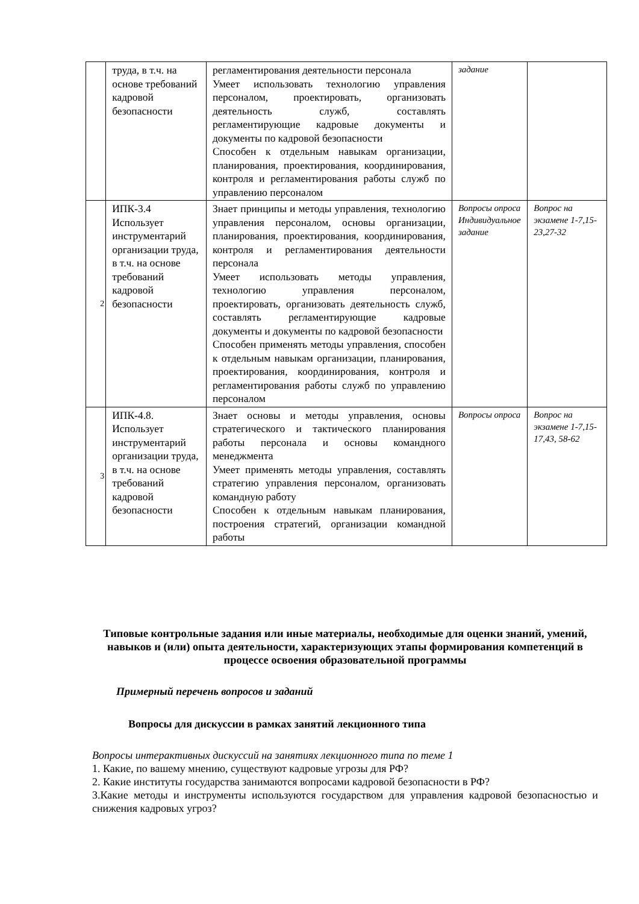| | труда, в т.ч. на основе требований кадровой безопасности | регламентирования деятельности персонала Умеет использовать технологию управления персоналом, проектировать, организовать деятельность служб, составлять регламентирующие кадровые документы и документы по кадровой безопасности Способен к отдельным навыкам организации, планирования, проектирования, координирования, контроля и регламентирования работы служб по управлению персоналом | задание | |
| 2 | ИПК-3.4 Использует инструментарий организации труда, в т.ч. на основе требований кадровой безопасности | Знает принципы и методы управления, технологию управления персоналом, основы организации, планирования, проектирования, координирования, контроля и регламентирования деятельности персонала Умеет использовать методы управления, технологию управления персоналом, проектировать, организовать деятельность служб, составлять регламентирующие кадровые документы и документы по кадровой безопасности Способен применять методы управления, способен к отдельным навыкам организации, планирования, проектирования, координирования, контроля и регламентирования работы служб по управлению персоналом | Вопросы опроса Индивидуальное задание | Вопрос на экзамене 1-7,15-23,27-32 |
| 3 | ИПК-4.8. Использует инструментарий организации труда, в т.ч. на основе требований кадровой безопасности | Знает основы и методы управления, основы стратегического и тактического планирования работы персонала и основы командного менеджмента Умеет применять методы управления, составлять стратегию управления персоналом, организовать командную работу Способен к отдельным навыкам планирования, построения стратегий, организации командной работы | Вопросы опроса | Вопрос на экзамене 1-7,15-17,43, 58-62 |
Типовые контрольные задания или иные материалы, необходимые для оценки знаний, умений, навыков и (или) опыта деятельности, характеризующих этапы формирования компетенций в процессе освоения образовательной программы
Примерный перечень вопросов и заданий
Вопросы для дискуссии в рамках занятий лекционного типа
Вопросы интерактивных дискуссий на занятиях лекционного типа по теме 1
1. Какие, по вашему мнению, существуют кадровые угрозы для РФ?
2. Какие институты государства занимаются вопросами кадровой безопасности в РФ?
3.Какие методы и инструменты используются государством для управления кадровой безопасностью и снижения кадровых угроз?